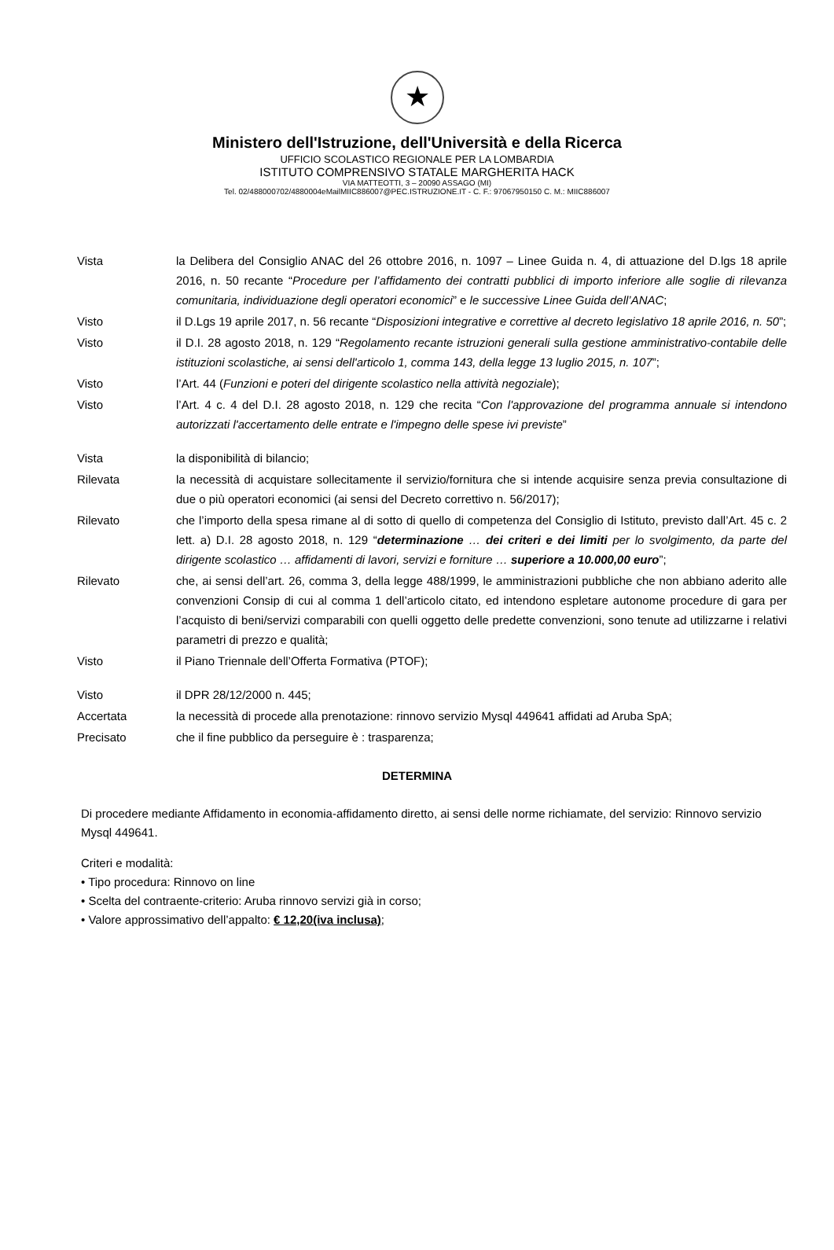★
Ministero dell'Istruzione, dell'Università e della Ricerca
UFFICIO SCOLASTICO REGIONALE PER LA LOMBARDIA
ISTITUTO COMPRENSIVO STATALE MARGHERITA HACK
VIA MATTEOTTI, 3 – 20090 ASSAGO (MI)
Tel. 02/488000702/4880004eMailMIIC886007@PEC.ISTRUZIONE.IT - C. F.: 97067950150 C. M.: MIIC886007
Vista la Delibera del Consiglio ANAC del 26 ottobre 2016, n. 1097 – Linee Guida n. 4, di attuazione del D.lgs 18 aprile 2016, n. 50 recante “Procedure per l’affidamento dei contratti pubblici di importo inferiore alle soglie di rilevanza comunitaria, individuazione degli operatori economici” e le successive Linee Guida dell’ANAC;
Visto il D.Lgs 19 aprile 2017, n. 56 recante “Disposizioni integrative e correttive al decreto legislativo 18 aprile 2016, n. 50”;
Visto il D.I. 28 agosto 2018, n. 129 “Regolamento recante istruzioni generali sulla gestione amministrativo-contabile delle istituzioni scolastiche, ai sensi dell'articolo 1, comma 143, della legge 13 luglio 2015, n. 107”;
Visto l’Art. 44 (Funzioni e poteri del dirigente scolastico nella attività negoziale);
Visto l’Art. 4 c. 4 del D.I. 28 agosto 2018, n. 129 che recita “Con l'approvazione del programma annuale si intendono autorizzati l'accertamento delle entrate e l'impegno delle spese ivi previste”
Vista la disponibilità di bilancio;
Rilevata la necessità di acquistare sollecitamente il servizio/fornitura che si intende acquisire senza previa consultazione di due o più operatori economici (ai sensi del Decreto correttivo n. 56/2017);
Rilevato che l’importo della spesa rimane al di sotto di quello di competenza del Consiglio di Istituto, previsto dall’Art. 45 c. 2 lett. a) D.I. 28 agosto 2018, n. 129 “determinazione … dei criteri e dei limiti per lo svolgimento, da parte del dirigente scolastico … affidamenti di lavori, servizi e forniture … superiore a 10.000,00 euro”;
Rilevato che, ai sensi dell’art. 26, comma 3, della legge 488/1999, le amministrazioni pubbliche che non abbiano aderito alle convenzioni Consip di cui al comma 1 dell’articolo citato, ed intendono espletare autonome procedure di gara per l’acquisto di beni/servizi comparabili con quelli oggetto delle predette convenzioni, sono tenute ad utilizzarne i relativi parametri di prezzo e qualità;
Visto il Piano Triennale dell’Offerta Formativa (PTOF);
Visto il DPR 28/12/2000 n. 445;
Accertata la necessità di procede alla prenotazione: rinnovo servizio Mysql 449641 affidati ad Aruba SpA;
Precisato che il fine pubblico da perseguire è : trasparenza;
DETERMINA
Di procedere mediante Affidamento in economia-affidamento diretto, ai sensi delle norme richiamate, del servizio: Rinnovo servizio Mysql 449641.
Criteri e modalità:
• Tipo procedura: Rinnovo on line
• Scelta del contraente-criterio: Aruba rinnovo servizi già in corso;
• Valore approssimativo dell’appalto: € 12,20(iva inclusa);